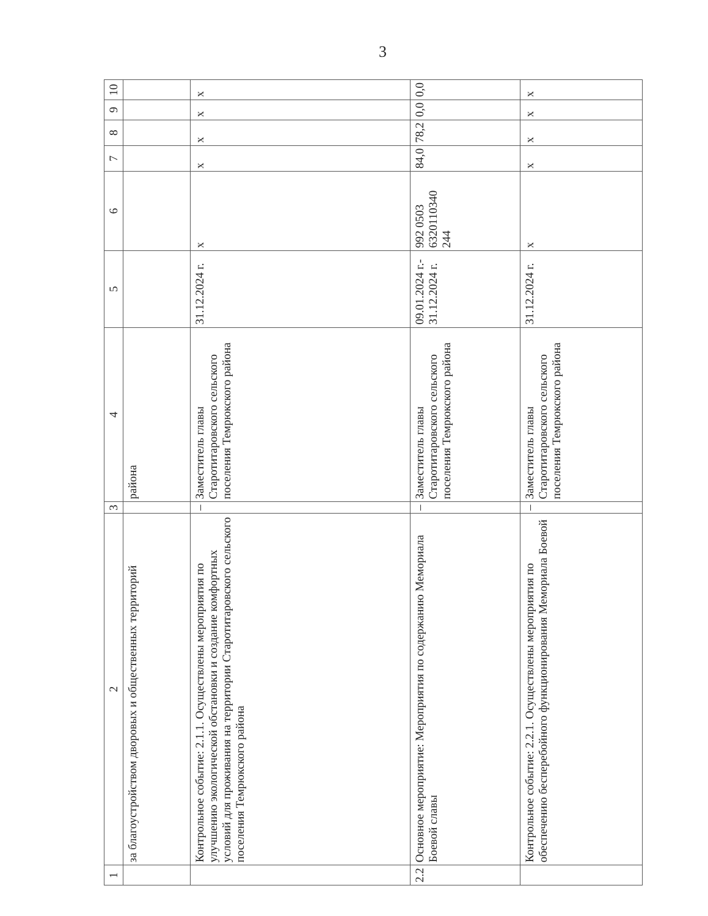3
| 1 | 2 | 3 | 4 | 5 | 6 | 7 | 8 | 9 | 10 |
| --- | --- | --- | --- | --- | --- | --- | --- | --- | --- |
| | за благоустройством дворовых и общественных территорий | | района | | | | | | |
| | Контрольное событие: 2.1.1. Осуществлены мероприятия по улучшению экологической обстановки и создание комфортных условий для проживания на территории Старотитаровского сельского поселения Темрюкского района | – | Заместитель главы Старотитаровского сельского поселения Темрюкского района | 31.12.2024 г. | x | x | x | x | x |
| 2.2 | Основное мероприятие: Мероприятия по содержанию Мемориала Боевой славы | – | Заместитель главы Старотитаровского сельского поселения Темрюкского района | 09.01.2024 г.- 31.12.2024 г. | 992 0503 6320110340 244 | 84,0 | 78,2 | 0,0 | 0,0 |
| | Контрольное событие: 2.2.1. Осуществлены мероприятия по обеспечению бесперебойного функционирования Мемориала Боевой | – | Заместитель главы Старотитаровского сельского поселения Темрюкского района | 31.12.2024 г. | x | x | x | x | x |